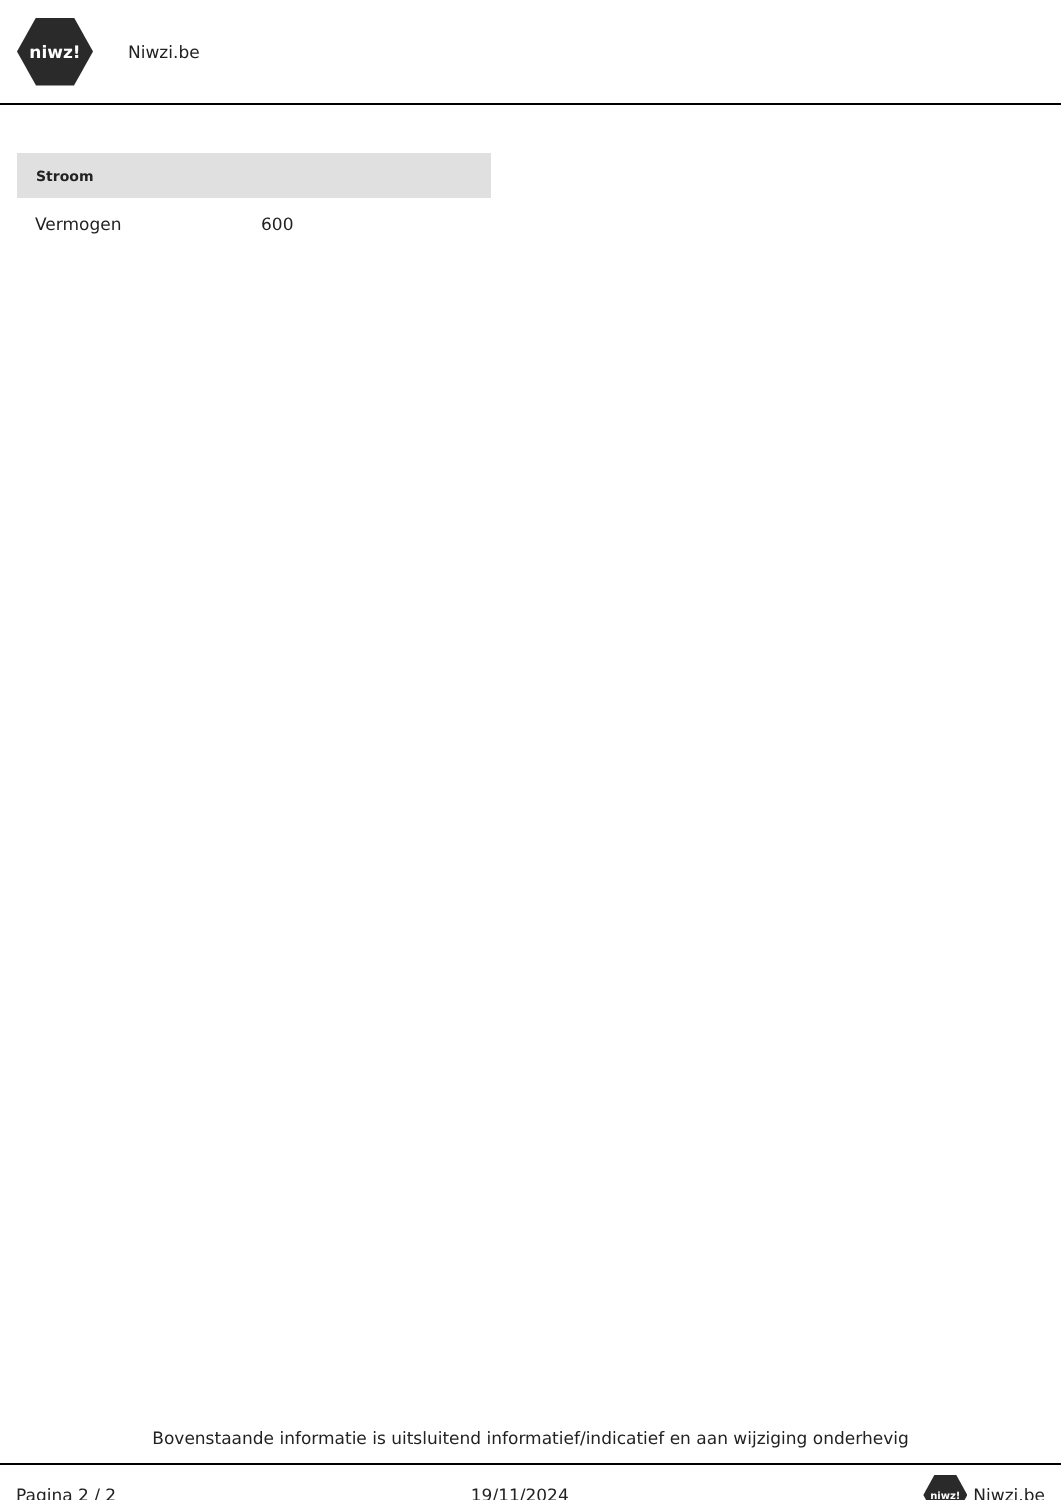niwz!
Niwzi.be
| Stroom | |
| --- | --- |
| Vermogen | 600 |
Bovenstaande informatie is uitsluitend informatief/indicatief en aan wijziging onderhevig
Pagina 2 / 2 19/11/2024 niwz! Niwzi.be